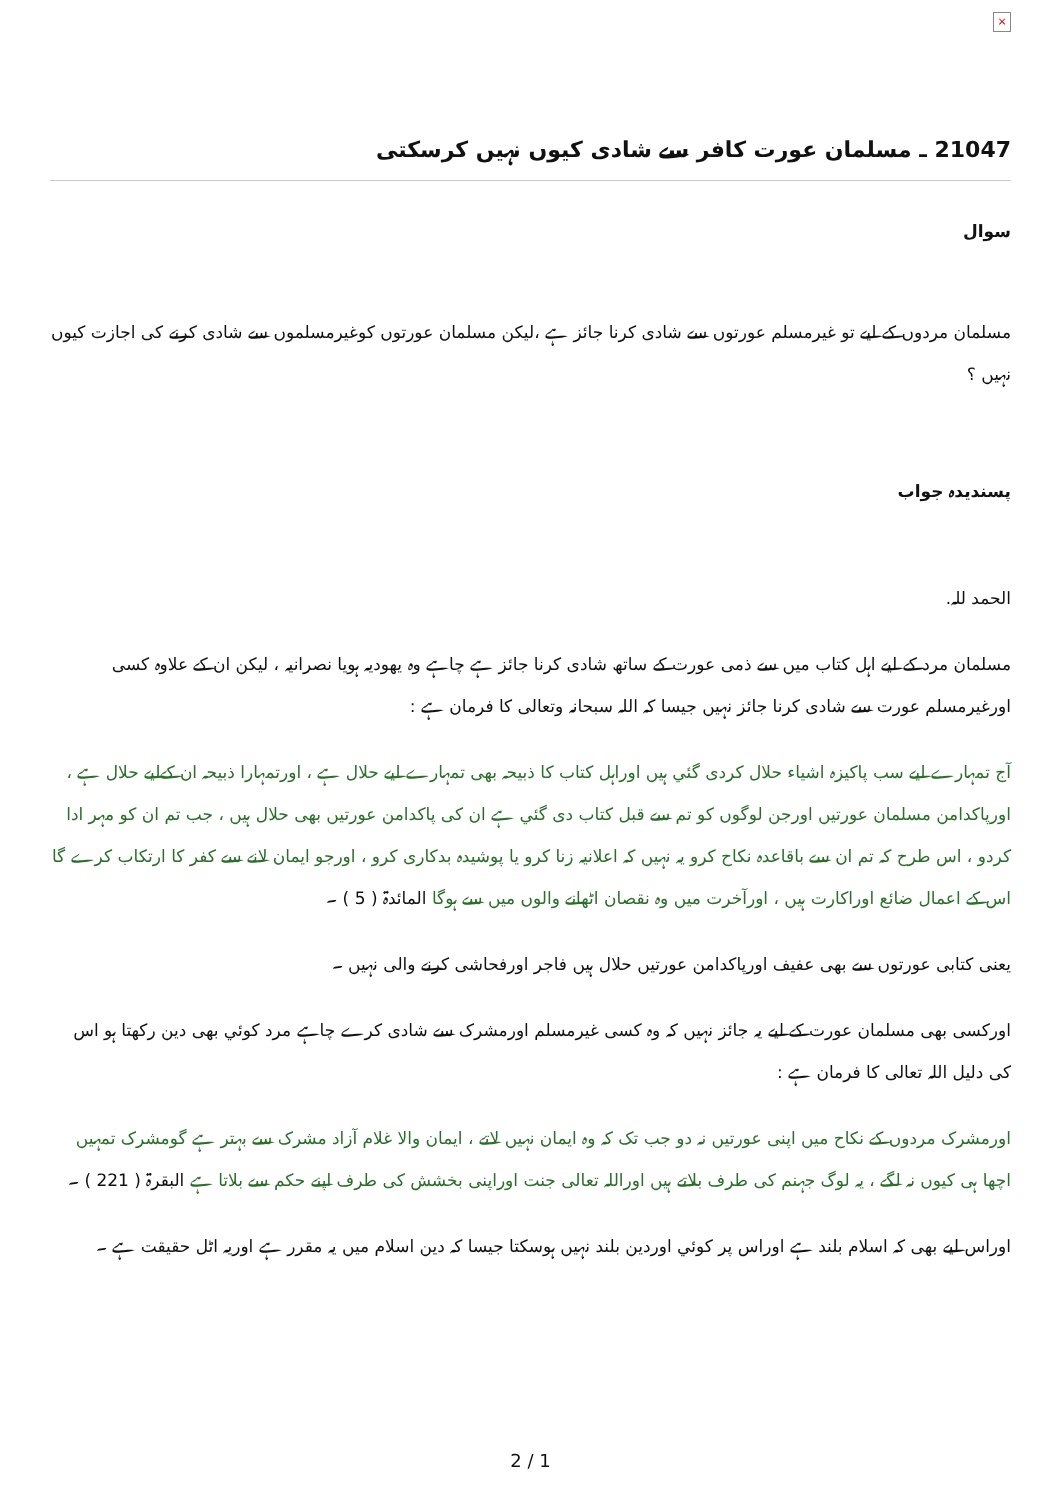×
21047 ـ مسلمان عورت كافر سے شادى كيوں نہيں كرسكتى
سوال
مسلمان مردوں کے لیے تو غیرمسلم عورتوں سے شادی کرنا جائز ہے ،لیکن مسلمان عورتوں کوغیرمسلموں سے شادی کرنے کی اجازت کیوں نہیں ؟
پسندیدہ جواب
الحمد للہ.
مسلمان مرد کے لیے اہل کتاب میں سے ذمی عورت کے ساتھ شادی کرنا جائز ہے چاہے وہ یھودیہ ہویا نصرانیہ ، لیکن ان کے علاوہ کسی اورغیرمسلم عورت سے شادی کرنا جائز نہیں جیسا کہ اللہ سبحانہ وتعالی کا فرمان ہے :
آج تمہارے لیے سب پاکیزہ اشیاء حلال کردی گئي ہيں اوراہل کتاب کا ذبیحہ بھی تمہارے لیے حلال ہے ، اورتمہارا ذبیحہ ان کےلیے حلال ہے ، اورپاکدامن مسلمان عورتیں اورجن لوگوں کو تم سے قبل کتاب دی گئي ہے ان کی پاکدامن عورتیں بھی حلال ہیں ، جب تم ان کو مہر ادا کردو ، اس طرح کہ تم ان سے باقاعدہ نکاح کرو یہ نہیں کہ اعلانیہ زنا کرو یا پوشیدہ بدکاری کرو ، اورجو ایمان لانے سے کفر کا ارتکاب کرے گا اس کے اعمال ضائع اوراکارت ہیں ، اورآخرت میں وہ نقصان اٹھانے والوں میں سے ہوگا المائدۃ ( 5 ) ۔
یعنی کتابی عورتوں سے بھی عفیف اورپاکدامن عورتیں حلال ہیں فاجر اورفحاشی کرنے والی نہیں ۔
اورکسی بھی مسلمان عورت کے لیے یہ جائز نہیں کہ وہ کسی غیرمسلم اورمشرک سے شادی کرے چاہے مرد کوئي بھی دین رکھتا ہو اس کی دلیل اللہ تعالی کا فرمان ہے :
اورمشرک مردوں کے نکاح میں اپنی عورتیں نہ دو جب تک کہ وہ ایمان نہیں لاتے ، ایمان والا غلام آزاد مشرک سے بہتر ہے گومشرک تمہیں اچھا ہی کیوں نہ لگے ، یہ لوگ جہنم کی طرف بلاتے ہیں اوراللہ تعالی جنت اوراپنی بخشش کی طرف اپنے حکم سے بلاتا ہے البقرۃ ( 221 ) ۔
اوراس لیے بھی کہ اسلام بلند ہے اوراس پر کوئي اوردین بلند نہیں ہوسکتا جیسا کہ دین اسلام میں یہ مقرر ہے اوریہ اٹل حقیقت ہے ۔
2 / 1